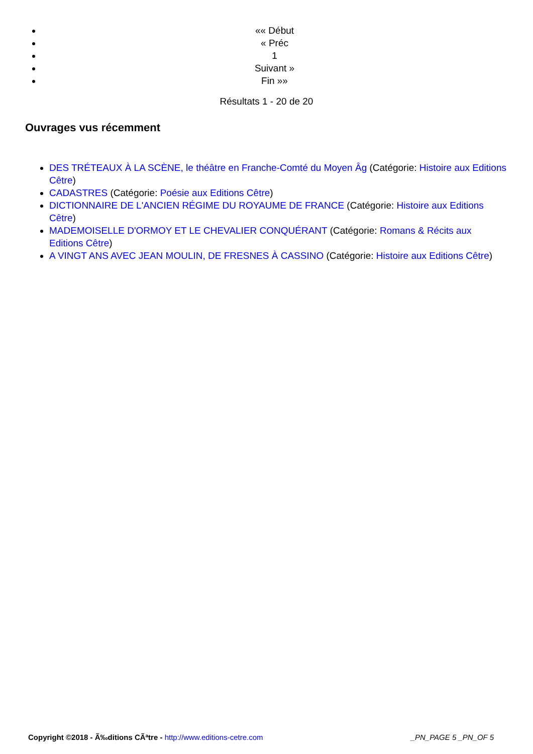«« Début
« Préc
1
Suivant »
Fin »»
Résultats 1 - 20 de 20
Ouvrages vus récemment
DES TRÉTEAUX À LA SCÈNE, le théâtre en Franche-Comté du Moyen Âg (Catégorie: Histoire aux Editions Cêtre)
CADASTRES (Catégorie: Poésie aux Editions Cêtre)
DICTIONNAIRE DE L'ANCIEN RÉGIME DU ROYAUME DE FRANCE (Catégorie: Histoire aux Editions Cêtre)
MADEMOISELLE D'ORMOY ET LE CHEVALIER CONQUÉRANT (Catégorie: Romans & Récits aux Editions Cêtre)
A VINGT ANS AVEC JEAN MOULIN, DE FRESNES À CASSINO (Catégorie: Histoire aux Editions Cêtre)
Copyright ©2018 - Ã‰ditions CÃªtre - http://www.editions-cetre.com _PN_PAGE 5 _PN_OF 5